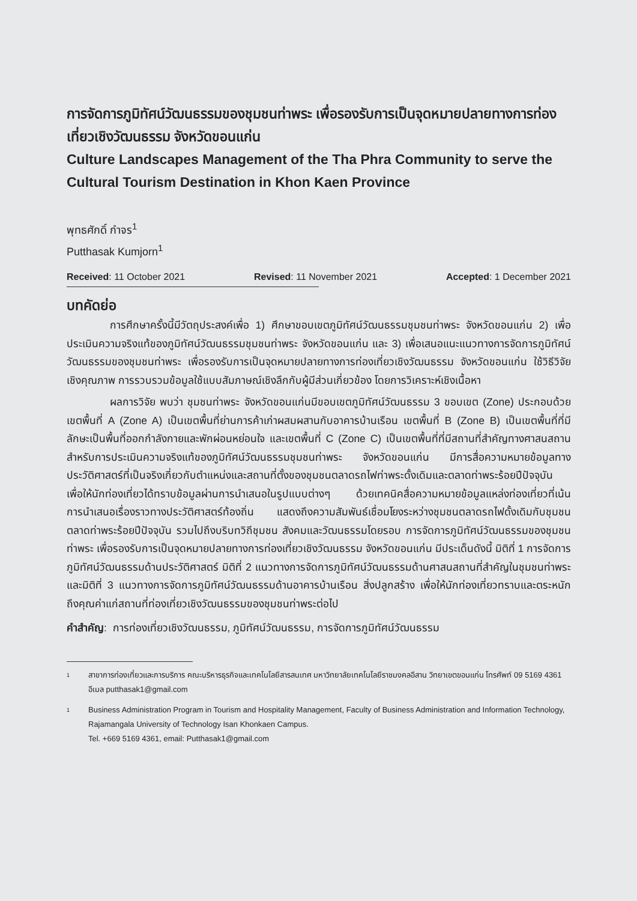การจัดการภูมิทัศน์วัฒนธรรมของชุมชนท่าพระ เพื่อรองรับการเป็นจุดหมายปลายทางการท่องเที่ยวเชิงวัฒนธรรม จังหวัดขอนแก่น
Culture Landscapes Management of the Tha Phra Community to serve the Cultural Tourism Destination in Khon Kaen Province
พุทธศักดิ์ กำจร<sup>1</sup>
Putthasak Kumjorn<sup>1</sup>
Received: 11 October 2021 Revised: 11 November 2021 Accepted: 1 December 2021
บทคัดย่อ
การศึกษาครั้งนี้มีวัตถุประสงค์เพื่อ 1) ศึกษาขอบเขตภูมิทัศน์วัฒนธรรมชุมชนท่าพระ จังหวัดขอนแก่น 2) เพื่อประเมินความจริงแท้ของภูมิทัศน์วัฒนธรรมชุมชนท่าพระ จังหวัดขอนแก่น และ 3) เพื่อเสนอแนะแนวทางการจัดการภูมิทัศน์วัฒนธรรมของชุมชนท่าพระ เพื่อรองรับการเป็นจุดหมายปลายทางการท่องเที่ยวเชิงวัฒนธรรม จังหวัดขอนแก่น ใช้วิธีวิจัยเชิงคุณภาพ การรวบรวมข้อมูลใช้แบบสัมภาษณ์เชิงลึกกับผู้มีส่วนเกี่ยวข้อง โดยการวิเคราะห์เชิงเนื้อหา
ผลการวิจัย พบว่า ชุมชนท่าพระ จังหวัดขอนแก่นมีขอบเขตภูมิทัศน์วัฒนธรรม 3 ขอบเขต (Zone) ประกอบด้วย เขตพื้นที่ A (Zone A) เป็นเขตพื้นที่ย่านการค้าเก่าผสมผสานกับอาคารบ้านเรือน เขตพื้นที่ B (Zone B) เป็นเขตพื้นที่ที่มีลักษะเป็นพื้นที่ออกกำลังกายและพักผ่อนหย่อนใจ และเขตพื้นที่ C (Zone C) เป็นเขตพื้นที่ที่มีสถานที่สำคัญทางศาสนสถาน สำหรับการประเมินความจริงแท้ของภูมิทัศน์วัฒนธรรมชุมชนท่าพระ จังหวัดขอนแก่น มีการสื่อความหมายข้อมูลทางประวัติศาสตร์ที่เป็นจริงเกี่ยวกับตำแหน่งและสถานที่ตั้งของชุมชนตลาดรถไฟท่าพระดั้งเดิมและตลาดท่าพระร้อยปีปัจจุบัน เพื่อให้นักท่องเที่ยวได้ทราบข้อมูลผ่านการนำเสนอในรูปแบบต่างๆ ด้วยเทคนิคสื่อความหมายข้อมูลแหล่งท่องเที่ยวที่เน้นการนำเสนอเรื่องราวทางประวัติศาสตร์ท้องถิ่น แสดงถึงความสัมพันธ์เชื่อมโยงระหว่างชุมชนตลาดรถไฟดั้งเดิมกับชุมชนตลาดท่าพระร้อยปีปัจจุบัน รวมไปถึงบริบทวิถีชุมชน สังคมและวัฒนธรรมโดยรอบ การจัดการภูมิทัศน์วัฒนธรรมของชุมชนท่าพระ เพื่อรองรับการเป็นจุดหมายปลายทางการท่องเที่ยวเชิงวัฒนธรรม จังหวัดขอนแก่น มีประเด็นดังนี้ มิติที่ 1 การจัดการภูมิทัศน์วัฒนธรรมด้านประวัติศาสตร์ มิติที่ 2 แนวทางการจัดการภูมิทัศน์วัฒนธรรมด้านศาสนสถานที่สำคัญในชุมชนท่าพระ และมิติที่ 3 แนวทางการจัดการภูมิทัศน์วัฒนธรรมด้านอาคารบ้านเรือน สิ่งปลูกสร้าง เพื่อให้นักท่องเที่ยวทราบและตระหนักถึงคุณค่าแก่สถานที่ท่องเที่ยวเชิงวัฒนธรรมของชุมชนท่าพระต่อไป
คำสำคัญ: การท่องเที่ยวเชิงวัฒนธรรม, ภูมิทัศน์วัฒนธรรม, การจัดการภูมิทัศน์วัฒนธรรม
1
สาขาการท่องเที่ยวและการบริการ คณะบริหารธุรกิจและเทคโนโลยีสารสนเทศ มหาวิทยาลัยเทคโนโลยีราชมงคลอีสาน วิทยาเขตขอนแก่น โทรศัพท์ 09 5169 4361 อีเมล putthasak1@gmail.com
1
Business Administration Program in Tourism and Hospitality Management, Faculty of Business Administration and Information Technology, Rajamangala University of Technology Isan Khonkaen Campus.
Tel. +669 5169 4361, email: Putthasak1@gmail.com